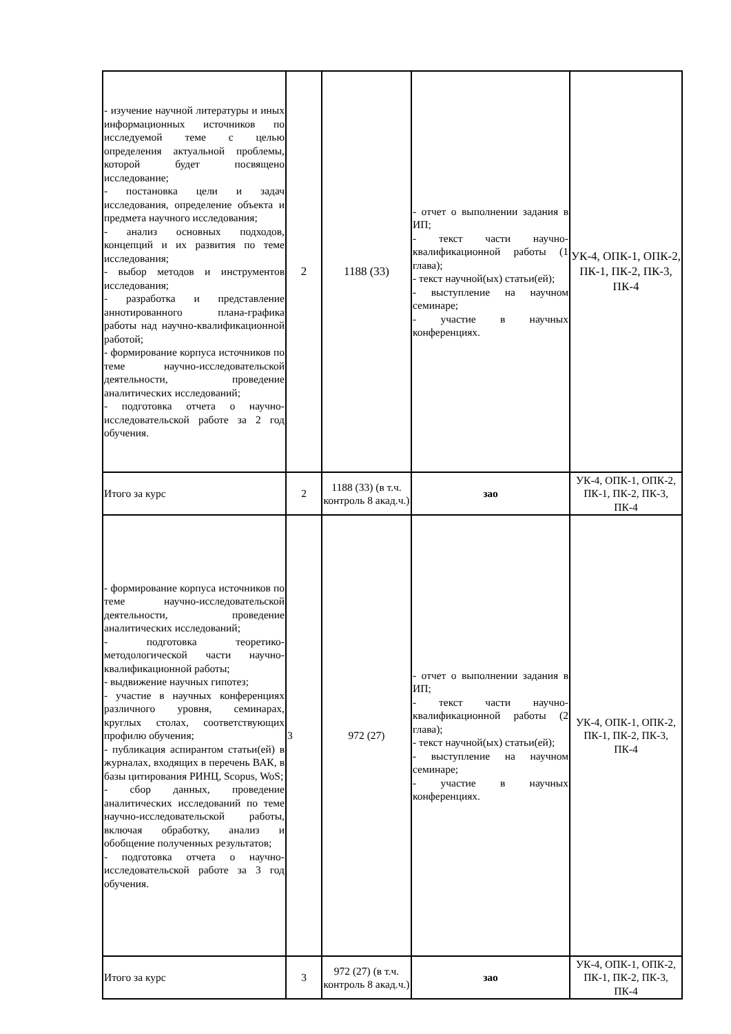| - изучение научной литературы и иных информационных источников по исследуемой теме с целью определения актуальной проблемы, которой будет посвящено исследование; - постановка цели и задач исследования, определение объекта и предмета научного исследования; - анализ основных подходов, концепций и их развития по теме исследования; - выбор методов и инструментов исследования; - разработка и представление аннотированного плана-графика работы над научно-квалификационной работой; - формирование корпуса источников по теме научно-исследовательской деятельности, проведение аналитических исследований; - подготовка отчета о научно-исследовательской работе за 2 год обучения. | 2 | 1188 (33) | - отчет о выполнении задания в ИП; - текст части научно-квалификационной работы (1 глава); - текст научной(ых) статьи(ей); - выступление на научном семинаре; - участие в научных конференциях. | УК-4, ОПК-1, ОПК-2, ПК-1, ПК-2, ПК-3, ПК-4 |
| Итого за курс | 2 | 1188 (33) (в т.ч. контроль 8 акад.ч.) | зао | УК-4, ОПК-1, ОПК-2, ПК-1, ПК-2, ПК-3, ПК-4 |
| - формирование корпуса источников по теме научно-исследовательской деятельности, проведение аналитических исследований; - подготовка теоретико-методологической части научно-квалификационной работы; - выдвижение научных гипотез; - участие в научных конференциях различного уровня, семинарах, круглых столах, соответствующих профилю обучения; - публикация аспирантом статьи(ей) в журналах, входящих в перечень ВАК, в базы цитирования РИНЦ, Scopus, WoS; - сбор данных, проведение аналитических исследований по теме научно-исследовательской работы, включая обработку, анализ и обобщение полученных результатов; - подготовка отчета о научно-исследовательской работе за 3 год обучения. | 3 | 972 (27) | - отчет о выполнении задания в ИП; - текст части научно-квалификационной работы (2 глава); - текст научной(ых) статьи(ей); - выступление на научном семинаре; - участие в научных конференциях. | УК-4, ОПК-1, ОПК-2, ПК-1, ПК-2, ПК-3, ПК-4 |
| Итого за курс | 3 | 972 (27) (в т.ч. контроль 8 акад.ч.) | зао | УК-4, ОПК-1, ОПК-2, ПК-1, ПК-2, ПК-3, ПК-4 |